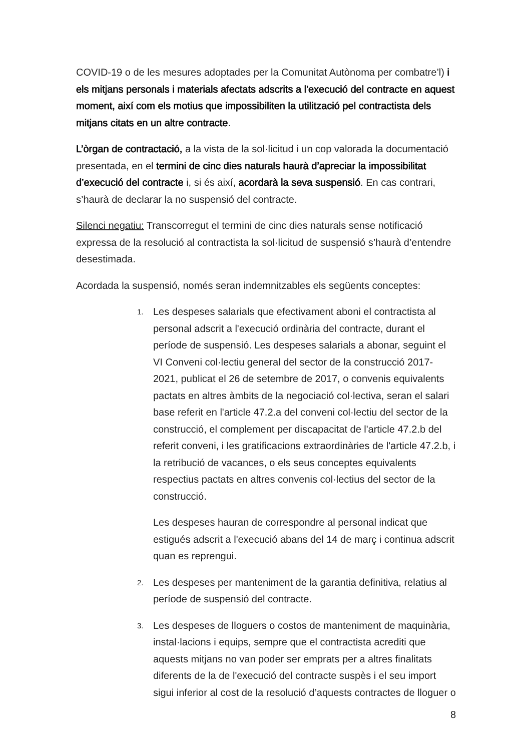COVID-19 o de les mesures adoptades per la Comunitat Autònoma per combatre’l) i els mitjans personals i materials afectats adscrits a l'execució del contracte en aquest moment, així com els motius que impossibiliten la utilització pel contractista dels mitjans citats en un altre contracte.
L’òrgan de contractació, a la vista de la sol·licitud i un cop valorada la documentació presentada, en el termini de cinc dies naturals haurà d’apreciar la impossibilitat d’execució del contracte i, si és així, acordarà la seva suspensió. En cas contrari, s’haurà de declarar la no suspensió del contracte.
Silenci negatiu: Transcorregut el termini de cinc dies naturals sense notificació expressa de la resolució al contractista la sol·licitud de suspensió s’haurà d’entendre desestimada.
Acordada la suspensió, només seran indemnitzables els següents conceptes:
1.
Les despeses salarials que efectivament aboni el contractista al personal adscrit a l'execució ordinària del contracte, durant el període de suspensió. Les despeses salarials a abonar, seguint el VI Conveni col·lectiu general del sector de la construcció 2017-2021, publicat el 26 de setembre de 2017, o convenis equivalents pactats en altres àmbits de la negociació col·lectiva, seran el salari base referit en l'article 47.2.a del conveni col·lectiu del sector de la construcció, el complement per discapacitat de l'article 47.2.b del referit conveni, i les gratificacions extraordinàries de l'article 47.2.b, i la retribució de vacances, o els seus conceptes equivalents respectius pactats en altres convenis col·lectius del sector de la construcció.
Les despeses hauran de correspondre al personal indicat que estigués adscrit a l'execució abans del 14 de març i continua adscrit quan es reprengui.
2.
Les despeses per manteniment de la garantia definitiva, relatius al període de suspensió del contracte.
3.
Les despeses de lloguers o costos de manteniment de maquinària, instal·lacions i equips, sempre que el contractista acrediti que aquests mitjans no van poder ser emprats per a altres finalitats diferents de la de l'execució del contracte suspès i el seu import sigui inferior al cost de la resolució d’aquests contractes de lloguer o
8